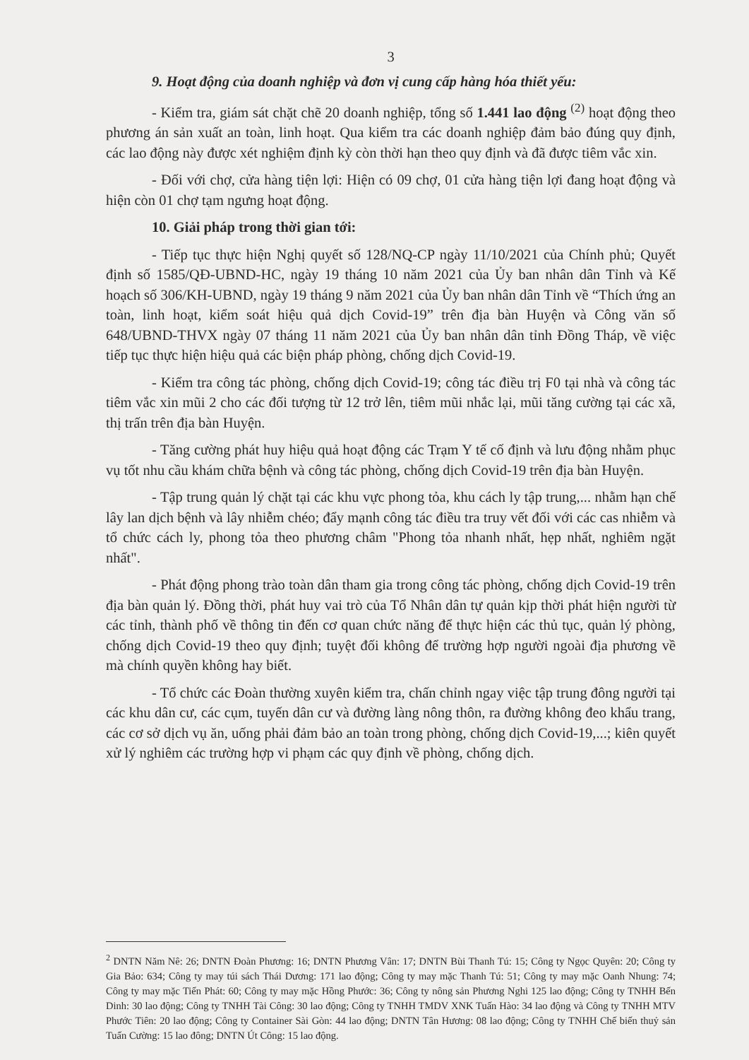3
9. Hoạt động của doanh nghiệp và đơn vị cung cấp hàng hóa thiết yếu:
- Kiểm tra, giám sát chặt chẽ 20 doanh nghiệp, tổng số 1.441 lao động <sup>(2)</sup> hoạt động theo phương án sản xuất an toàn, linh hoạt. Qua kiểm tra các doanh nghiệp đảm bảo đúng quy định, các lao động này được xét nghiệm định kỳ còn thời hạn theo quy định và đã được tiêm vắc xin.
- Đối với chợ, cửa hàng tiện lợi: Hiện có 09 chợ, 01 cửa hàng tiện lợi đang hoạt động và hiện còn 01 chợ tạm ngưng hoạt động.
10. Giải pháp trong thời gian tới:
- Tiếp tục thực hiện Nghị quyết số 128/NQ-CP ngày 11/10/2021 của Chính phủ; Quyết định số 1585/QĐ-UBND-HC, ngày 19 tháng 10 năm 2021 của Ủy ban nhân dân Tỉnh và Kế hoạch số 306/KH-UBND, ngày 19 tháng 9 năm 2021 của Ủy ban nhân dân Tỉnh về “Thích ứng an toàn, linh hoạt, kiểm soát hiệu quả dịch Covid-19” trên địa bàn Huyện và Công văn số 648/UBND-THVX ngày 07 tháng 11 năm 2021 của Ủy ban nhân dân tỉnh Đồng Tháp, về việc tiếp tục thực hiện hiệu quả các biện pháp phòng, chống dịch Covid-19.
- Kiểm tra công tác phòng, chống dịch Covid-19; công tác điều trị F0 tại nhà và công tác tiêm vắc xin mũi 2 cho các đối tượng từ 12 trở lên, tiêm mũi nhắc lại, mũi tăng cường tại các xã, thị trấn trên địa bàn Huyện.
- Tăng cường phát huy hiệu quả hoạt động các Trạm Y tế cố định và lưu động nhằm phục vụ tốt nhu cầu khám chữa bệnh và công tác phòng, chống dịch Covid-19 trên địa bàn Huyện.
- Tập trung quản lý chặt tại các khu vực phong tỏa, khu cách ly tập trung,... nhằm hạn chế lây lan dịch bệnh và lây nhiễm chéo; đẩy mạnh công tác điều tra truy vết đối với các cas nhiễm và tổ chức cách ly, phong tỏa theo phương châm "Phong tỏa nhanh nhất, hẹp nhất, nghiêm ngặt nhất".
- Phát động phong trào toàn dân tham gia trong công tác phòng, chống dịch Covid-19 trên địa bàn quản lý. Đồng thời, phát huy vai trò của Tổ Nhân dân tự quản kịp thời phát hiện người từ các tỉnh, thành phố về thông tin đến cơ quan chức năng để thực hiện các thủ tục, quản lý phòng, chống dịch Covid-19 theo quy định; tuyệt đối không để trường hợp người ngoài địa phương về mà chính quyền không hay biết.
- Tổ chức các Đoàn thường xuyên kiểm tra, chấn chỉnh ngay việc tập trung đông người tại các khu dân cư, các cụm, tuyến dân cư và đường làng nông thôn, ra đường không đeo khẩu trang, các cơ sở dịch vụ ăn, uống phải đảm bảo an toàn trong phòng, chống dịch Covid-19,...; kiên quyết xử lý nghiêm các trường hợp vi phạm các quy định về phòng, chống dịch.
<sup>2</sup> DNTN Năm Nê: 26; DNTN Đoàn Phương: 16; DNTN Phương Vân: 17; DNTN Bùi Thanh Tú: 15; Công ty Ngọc Quyên: 20; Công ty Gia Bảo: 634; Công ty may túi sách Thái Dương: 171 lao động; Công ty may mặc Thanh Tú: 51; Công ty may mặc Oanh Nhung: 74; Công ty may mặc Tiến Phát: 60; Công ty may mặc Hồng Phước: 36; Công ty nông sản Phương Nghi 125 lao động; Công ty TNHH Bến Dinh: 30 lao động; Công ty TNHH Tài Công: 30 lao động; Công ty TNHH TMDV XNK Tuấn Hào: 34 lao động và Công ty TNHH MTV Phước Tiên: 20 lao động; Công ty Container Sài Gòn: 44 lao động; DNTN Tân Hương: 08 lao động; Công ty TNHH Chế biến thuỷ sản Tuấn Cường: 15 lao đông; DNTN Út Công: 15 lao động.